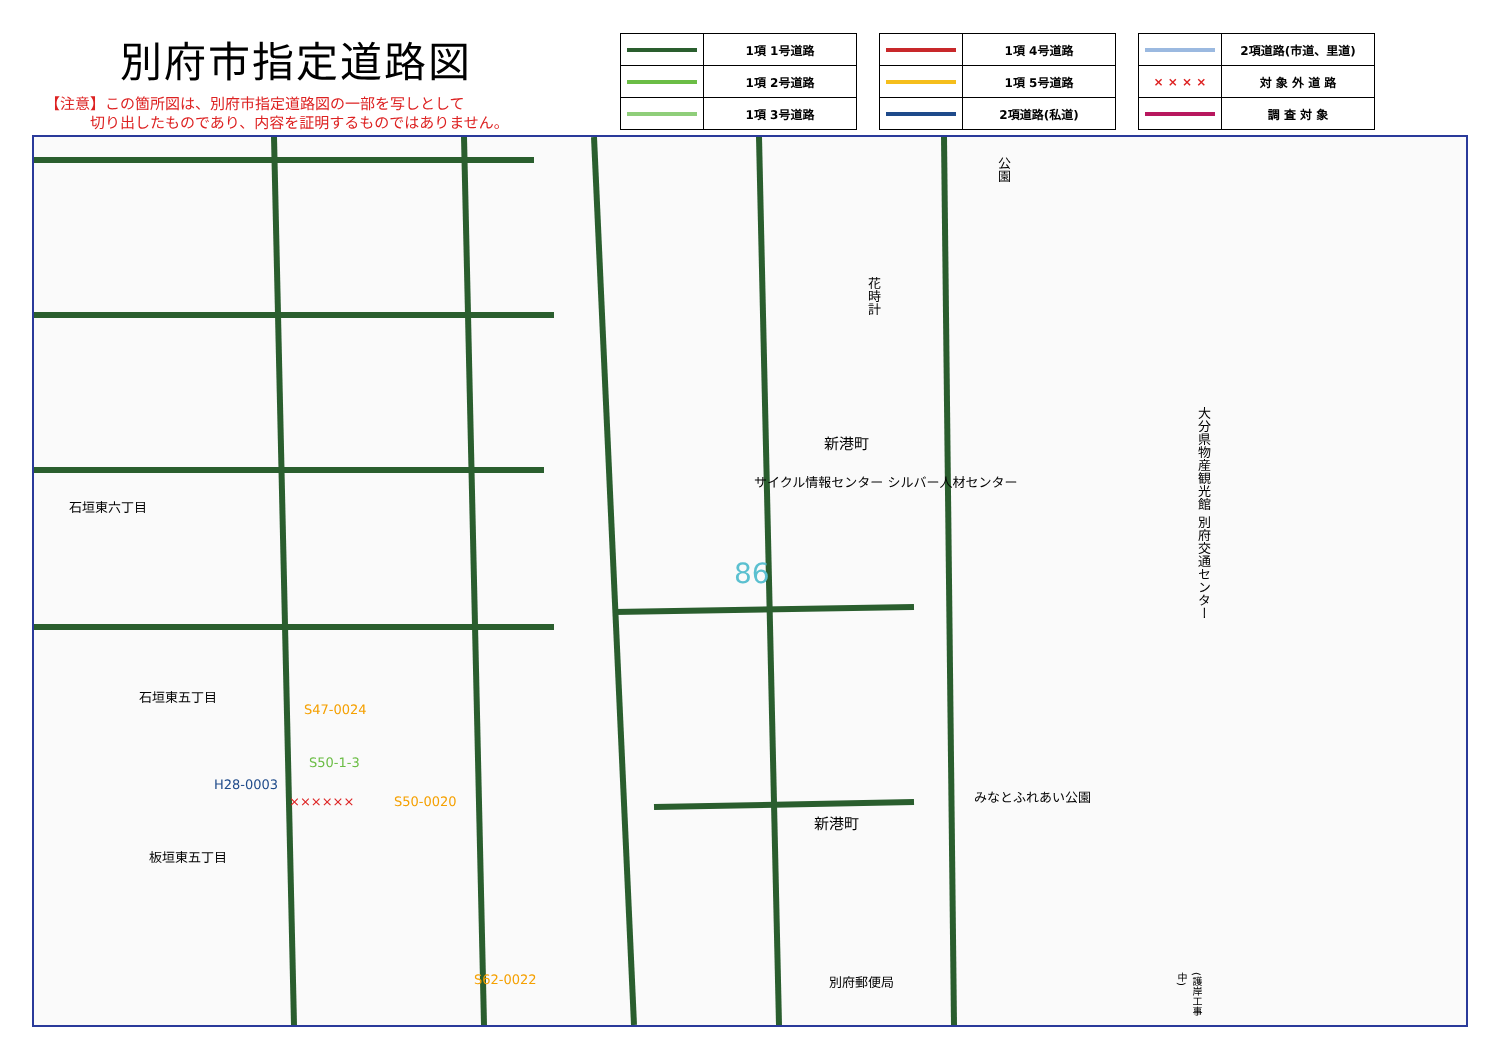別府市指定道路図
【注意】この箇所図は、別府市指定道路図の一部を写しとして
　　　切り出したものであり、内容を証明するものではありません。
| | 1項 1号道路 |
| | 1項 2号道路 |
| | 1項 3号道路 |
| | 1項 4号道路 |
| | 1項 5号道路 |
| | 2項道路(私道) |
| | 2項道路(市道、里道) |
| × × × × | 対 象 外 道 路 |
| | 調 査 対 象 |
大分県物産観光館 別府交通センター
新港町
サイクル情報センター シルバー人材センター
86
石垣東六丁目
石垣東五丁目
板垣東五丁目
S47-0024
S50-1-3
H28-0003
×××××× S50-0020
S62-0022
新港町
みなとふれあい公園
別府郵便局
花時計
公園
(護岸工事中)